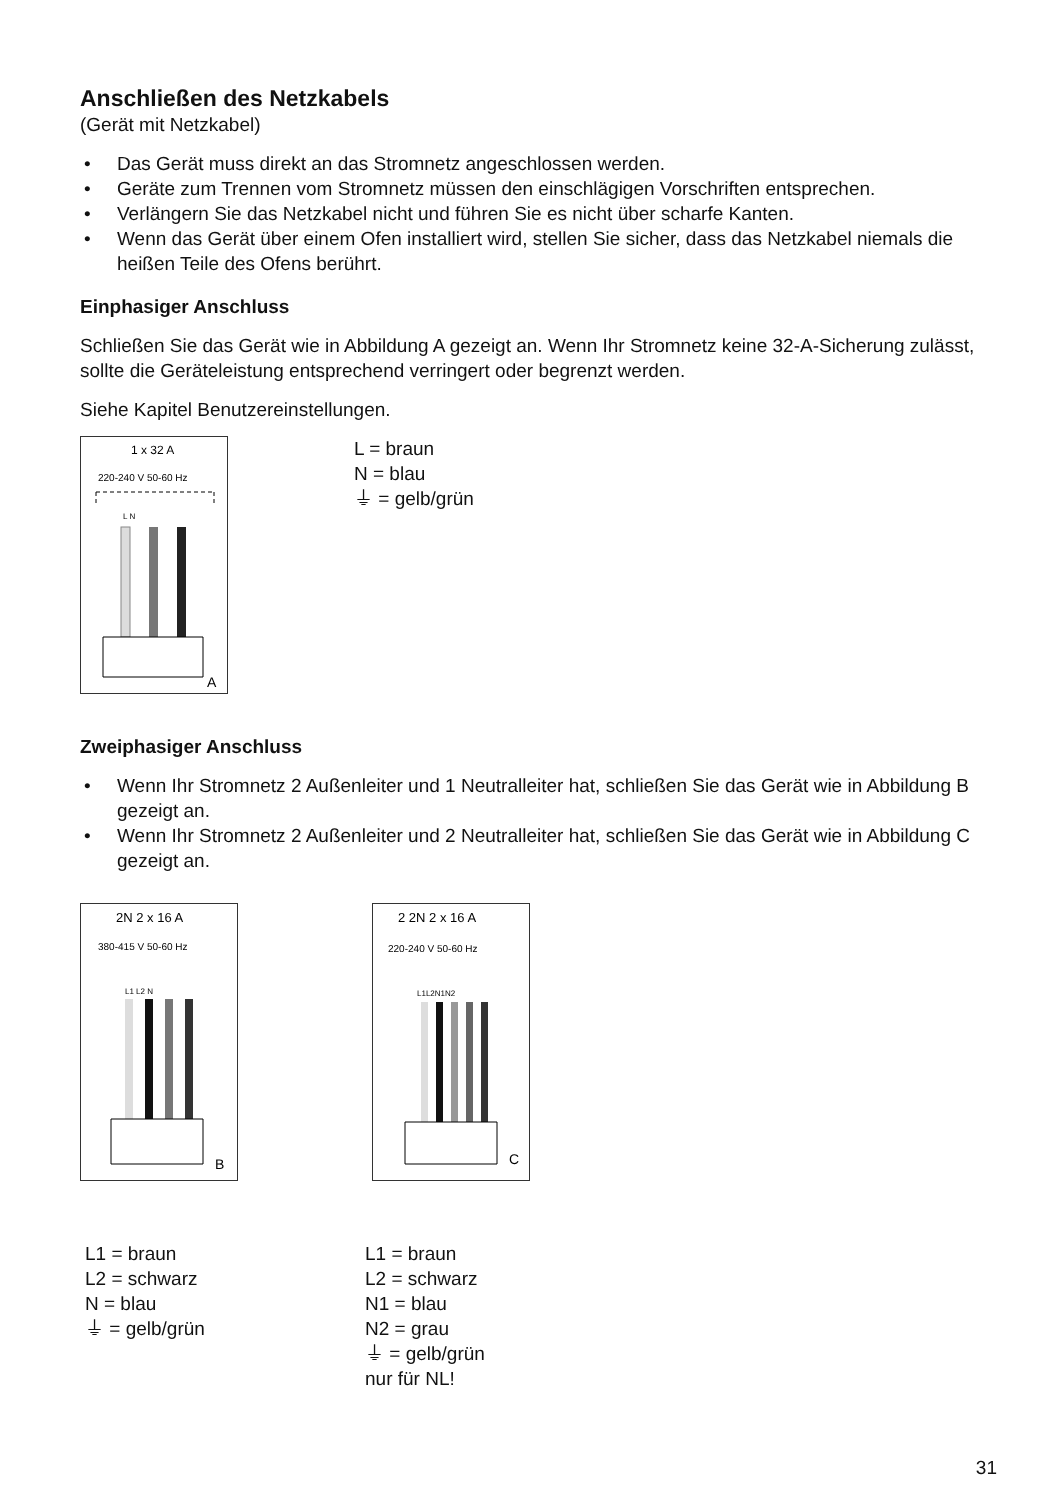Anschließen des Netzkabels
(Gerät mit Netzkabel)
• Das Gerät muss direkt an das Stromnetz angeschlossen werden.
• Geräte zum Trennen vom Stromnetz müssen den einschlägigen Vorschriften entsprechen.
• Verlängern Sie das Netzkabel nicht und führen Sie es nicht über scharfe Kanten.
• Wenn das Gerät über einem Ofen installiert wird, stellen Sie sicher, dass das Netzkabel niemals die heißen Teile des Ofens berührt.
Einphasiger Anschluss
Schließen Sie das Gerät wie in Abbildung A gezeigt an. Wenn Ihr Stromnetz keine 32-A-Sicherung zulässt, sollte die Geräteleistung entsprechend verringert oder begrenzt werden.
Siehe Kapitel Benutzereinstellungen.
1 x 32 A
220-240 V 50-60 Hz
L N
A
L = braun
N = blau
⏚ = gelb/grün
Zweiphasiger Anschluss
• Wenn Ihr Stromnetz 2 Außenleiter und 1 Neutralleiter hat, schließen Sie das Gerät wie in Abbildung B gezeigt an.
• Wenn Ihr Stromnetz 2 Außenleiter und 2 Neutralleiter hat, schließen Sie das Gerät wie in Abbildung C gezeigt an.
2N 2 x 16 A
380-415 V 50-60 Hz
L1 L2 N
B
2 2N 2 x 16 A
220-240 V 50-60 Hz
L1L2N1N2
C
L1 = braun
L2 = schwarz
N = blau
⏚ = gelb/grün
L1 = braun
L2 = schwarz
N1 = blau
N2 = grau
⏚ = gelb/grün
nur für NL!
31